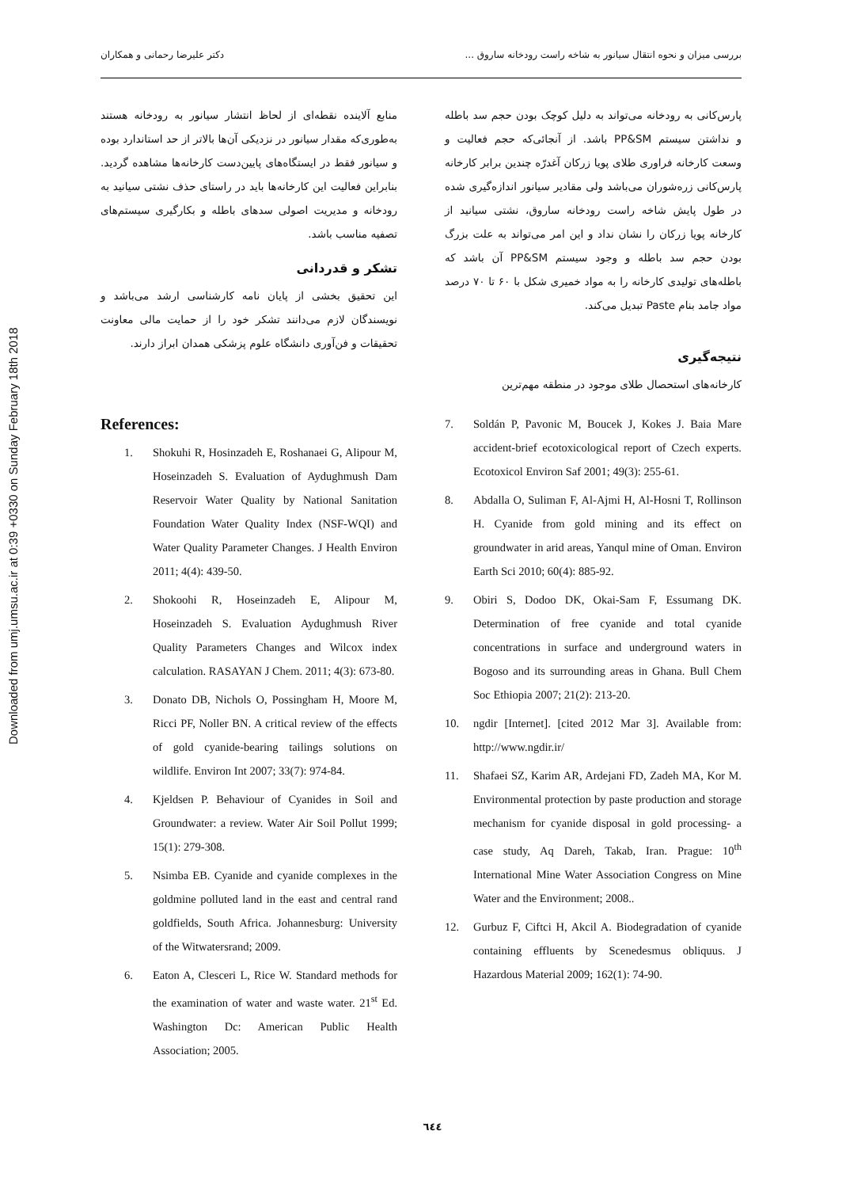Downloaded from umj.umsu.ac.ir at 0:39 +0330 on Sunday February 18th 2018
بررسی میزان و نحوه انتقال سیانور به شاخه راست رودخانه ساروق ... دکتر علیرضا رحمانی و همکاران
پارس‌کانی به رودخانه می‌تواند به دلیل کوچک بودن حجم سد باطله و نداشتن سیستم PP&SM باشد. از آنجائی‌که حجم فعالیت و وسعت کارخانه فراوری طلای پویا زرکان آغدرّه چندین برابر کارخانه پارس‌کانی زره‌شوران می‌باشد ولی مقادیر سیانور اندازه‌گیری شده در طول پایش شاخه راست رودخانه ساروق، نشتی سیانید از کارخانه پویا زرکان را نشان نداد و این امر می‌تواند به علت بزرگ بودن حجم سد باطله و وجود سیستم PP&SM آن باشد که باطله‌های تولیدی کارخانه را به مواد خمیری شکل با ۶۰ تا ۷۰ درصد مواد جامد بنام Paste تبدیل می‌کند.
نتیجه‌گیری
کارخانه‌های استحصال طلای موجود در منطقه مهم‌ترین
منابع آلاینده نقطه‌ای از لحاظ انتشار سیانور به رودخانه هستند به‌طوری‌که مقدار سیانور در نزدیکی آن‌ها بالاتر از حد استاندارد بوده و سیانور فقط در ایستگاه‌های پایین‌دست کارخانه‌ها مشاهده گردید. بنابراین فعالیت این کارخانه‌ها باید در راستای حذف نشتی سیانید به رودخانه و مدیریت اصولی سدهای باطله و بکارگیری سیستم‌های تصفیه مناسب باشد.
تشکر و قدردانی
این تحقیق بخشی از پایان نامه کارشناسی ارشد می‌باشد و نویسندگان لازم می‌دانند تشکر خود را از حمایت مالی معاونت تحقیقات و فن‌آوری دانشگاه علوم پزشکی همدان ابراز دارند.
References:
1. Shokuhi R, Hosinzadeh E, Roshanaei G, Alipour M, Hoseinzadeh S. Evaluation of Aydughmush Dam Reservoir Water Quality by National Sanitation Foundation Water Quality Index (NSF-WQI) and Water Quality Parameter Changes. J Health Environ 2011; 4(4): 439-50.
2. Shokoohi R, Hoseinzadeh E, Alipour M, Hoseinzadeh S. Evaluation Aydughmush River Quality Parameters Changes and Wilcox index calculation. RASAYAN J Chem. 2011; 4(3): 673-80.
3. Donato DB, Nichols O, Possingham H, Moore M, Ricci PF, Noller BN. A critical review of the effects of gold cyanide-bearing tailings solutions on wildlife. Environ Int 2007; 33(7): 974-84.
4. Kjeldsen P. Behaviour of Cyanides in Soil and Groundwater: a review. Water Air Soil Pollut 1999; 15(1): 279-308.
5. Nsimba EB. Cyanide and cyanide complexes in the goldmine polluted land in the east and central rand goldfields, South Africa. Johannesburg: University of the Witwatersrand; 2009.
6. Eaton A, Clesceri L, Rice W. Standard methods for the examination of water and waste water. 21<sup>st</sup> Ed. Washington Dc: American Public Health Association; 2005.
7. Soldán P, Pavonic M, Boucek J, Kokes J. Baia Mare accident-brief ecotoxicological report of Czech experts. Ecotoxicol Environ Saf 2001; 49(3): 255-61.
8. Abdalla O, Suliman F, Al-Ajmi H, Al-Hosni T, Rollinson H. Cyanide from gold mining and its effect on groundwater in arid areas, Yanqul mine of Oman. Environ Earth Sci 2010; 60(4): 885-92.
9. Obiri S, Dodoo DK, Okai-Sam F, Essumang DK. Determination of free cyanide and total cyanide concentrations in surface and underground waters in Bogoso and its surrounding areas in Ghana. Bull Chem Soc Ethiopia 2007; 21(2): 213-20.
10. ngdir [Internet]. [cited 2012 Mar 3]. Available from: http://www.ngdir.ir/
11. Shafaei SZ, Karim AR, Ardejani FD, Zadeh MA, Kor M. Environmental protection by paste production and storage mechanism for cyanide disposal in gold processing- a case study, Aq Dareh, Takab, Iran. Prague: 10<sup>th</sup> International Mine Water Association Congress on Mine Water and the Environment; 2008..
12. Gurbuz F, Ciftci H, Akcil A. Biodegradation of cyanide containing effluents by Scenedesmus obliquus. J Hazardous Material 2009; 162(1): 74-90.
٦٤٤